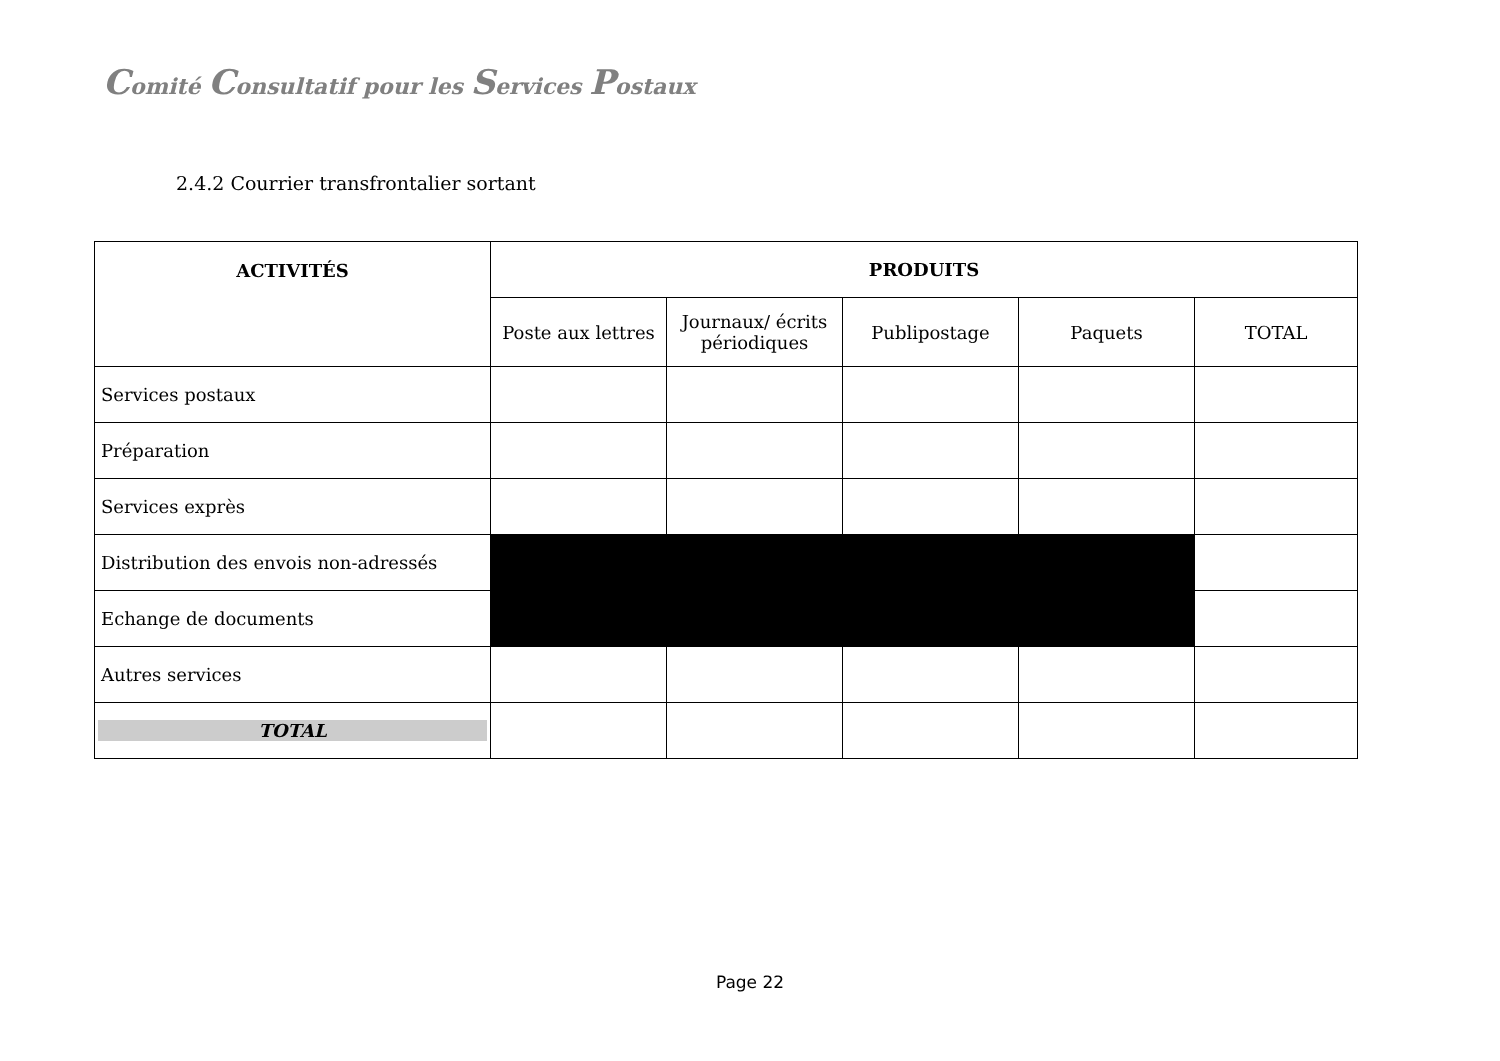Comité Consultatif pour les Services Postaux
2.4.2 Courrier transfrontalier sortant
| ACTIVITÉS | PRODUITS | | | | |
| --- | --- | --- | --- | --- | --- |
| | Poste aux lettres | Journaux/ écrits périodiques | Publipostage | Paquets | TOTAL |
| Services postaux | | | | | |
| Préparation | | | | | |
| Services exprès | | | | | |
| Distribution des envois non-adressés | | | | | |
| Echange de documents | | | | | |
| Autres services | | | | | |
| TOTAL | | | | | |
Page 22